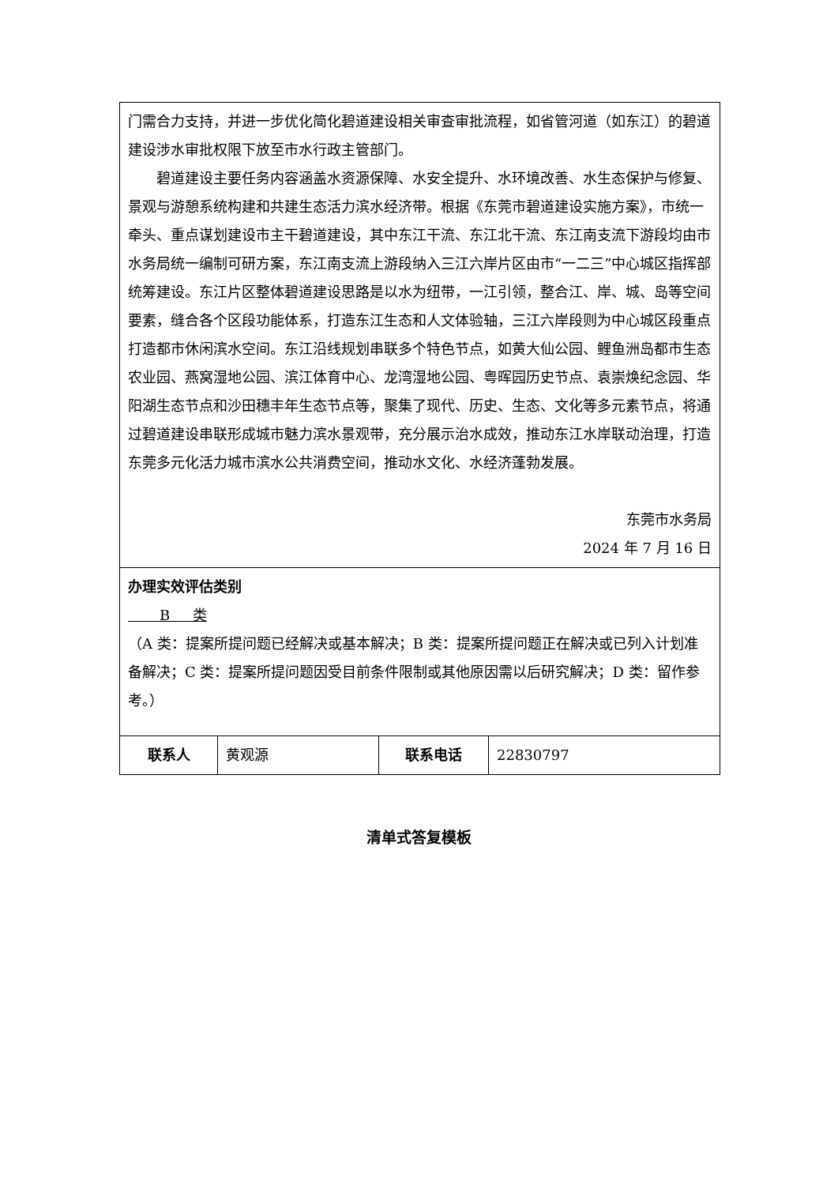| 门需合力支持，并进一步优化简化碧道建设相关审查审批流程，如省管河道（如东江）的碧道建设涉水审批权限下放至市水行政主管部门。 碧道建设主要任务内容涵盖水资源保障、水安全提升、水环境改善、水生态保护与修复、景观与游憩系统构建和共建生态活力滨水经济带。根据《东莞市碧道建设实施方案》，市统一牵头、重点谋划建设市主干碧道建设，其中东江干流、东江北干流、东江南支流下游段均由市水务局统一编制可研方案，东江南支流上游段纳入三江六岸片区由市“一二三”中心城区指挥部统筹建设。东江片区整体碧道建设思路是以水为纽带，一江引领，整合江、岸、城、岛等空间要素，缝合各个区段功能体系，打造东江生态和人文体验轴，三江六岸段则为中心城区段重点打造都市休闲滨水空间。东江沿线规划串联多个特色节点，如黄大仙公园、鲤鱼洲岛都市生态农业园、燕窝湿地公园、滨江体育中心、龙湾湿地公园、粤晖园历史节点、袁崇焕纪念园、华阳湖生态节点和沙田穗丰年生态节点等，聚集了现代、历史、生态、文化等多元素节点，将通过碧道建设串联形成城市魅力滨水景观带，充分展示治水成效，推动东江水岸联动治理，打造东莞多元化活力城市滨水公共消费空间，推动水文化、水经济蓬勃发展。 东莞市水务局 2024 年 7 月 16 日 | | | |
| 办理实效评估类别 B 类 （A 类：提案所提问题已经解决或基本解决；B 类：提案所提问题正在解决或已列入计划准备解决；C 类：提案所提问题因受目前条件限制或其他原因需以后研究解决；D 类：留作参考。） | | | |
| 联系人 | 黄观源 | 联系电话 | 22830797 |
清单式答复模板